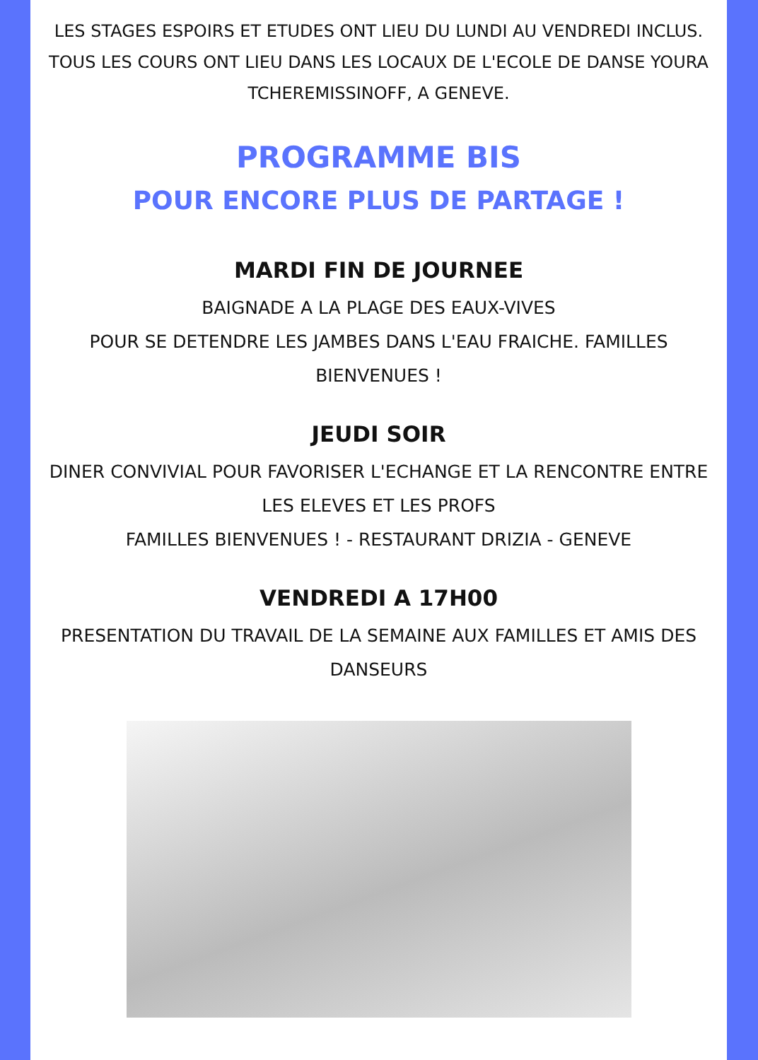LES STAGES ESPOIRS ET ETUDES ONT LIEU DU LUNDI AU VENDREDI INCLUS. TOUS LES COURS ONT LIEU DANS LES LOCAUX DE L'ECOLE DE DANSE YOURA TCHEREMISSINOFF, A GENEVE.
PROGRAMME BIS
POUR ENCORE PLUS DE PARTAGE !
MARDI FIN DE JOURNEE
BAIGNADE A LA PLAGE DES EAUX-VIVES
POUR SE DETENDRE LES JAMBES DANS L'EAU FRAICHE. FAMILLES BIENVENUES !
JEUDI SOIR
DINER CONVIVIAL POUR FAVORISER L'ECHANGE ET LA RENCONTRE ENTRE LES ELEVES ET LES PROFS
FAMILLES BIENVENUES ! - RESTAURANT DRIZIA - GENEVE
VENDREDI A 17H00
PRESENTATION DU TRAVAIL DE LA SEMAINE AUX FAMILLES ET AMIS DES DANSEURS